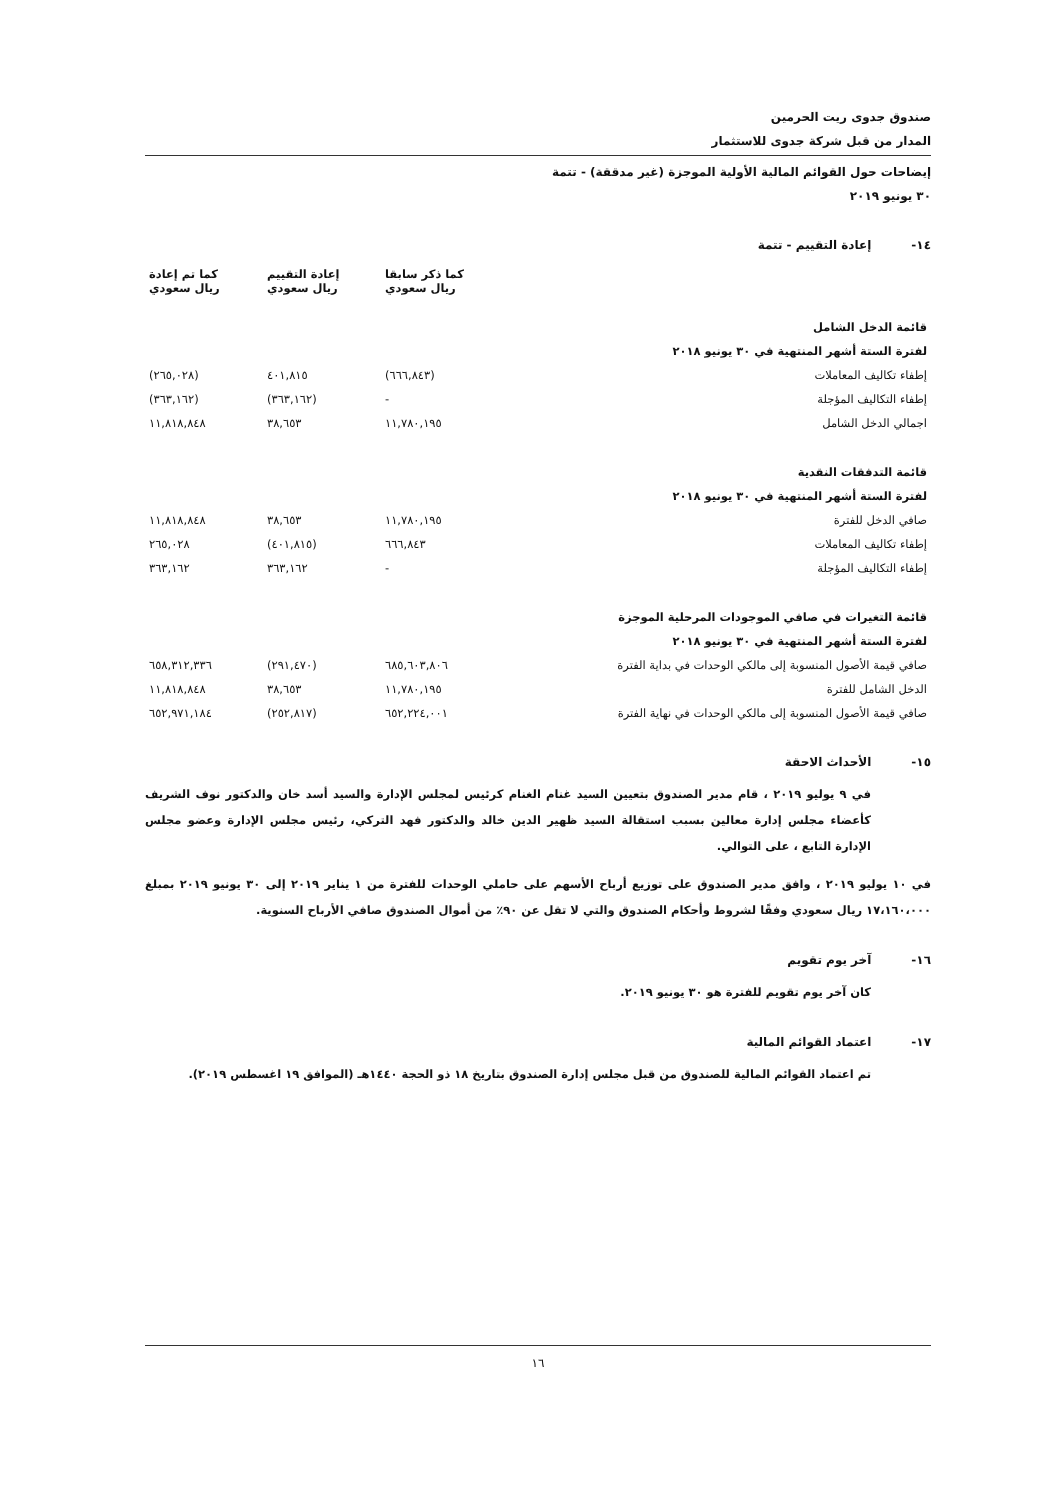صندوق جدوى ريت الحرمين
المدار من قبل شركة جدوى للاستثمار
إيضاحات حول القوائم المالية الأولية الموجزة (غير مدققة) - تتمة
٣٠ يونيو ٢٠١٩
١٤- إعادة التقييم - تتمة
| | كما ذكر سابقا ريال سعودي | إعادة التقييم ريال سعودي | كما تم إعادة ريال سعودي |
| --- | --- | --- | --- |
| قائمة الدخل الشامل | | | |
| لفترة الستة أشهر المنتهية في ٣٠ يونيو ٢٠١٨ | | | |
| إطفاء تكاليف المعاملات | (٦٦٦,٨٤٣) | ٤٠١,٨١٥ | (٢٦٥,٠٢٨) |
| إطفاء التكاليف المؤجلة | - | (٣٦٣,١٦٢) | (٣٦٣,١٦٢) |
| اجمالي الدخل الشامل | ١١,٧٨٠,١٩٥ | ٣٨,٦٥٣ | ١١,٨١٨,٨٤٨ |
| قائمة التدفقات النقدية | | | |
| لفترة الستة أشهر المنتهية في ٣٠ يونيو ٢٠١٨ | | | |
| صافي الدخل للفترة | ١١,٧٨٠,١٩٥ | ٣٨,٦٥٣ | ١١,٨١٨,٨٤٨ |
| إطفاء تكاليف المعاملات | ٦٦٦,٨٤٣ | (٤٠١,٨١٥) | ٢٦٥,٠٢٨ |
| إطفاء التكاليف المؤجلة | - | ٣٦٣,١٦٢ | ٣٦٣,١٦٢ |
| قائمة التغيرات في صافي الموجودات المرحلية الموجزة | | | |
| لفترة الستة أشهر المنتهية في ٣٠ يونيو ٢٠١٨ | | | |
| صافي قيمة الأصول المنسوبة إلى مالكي الوحدات في بداية الفترة | ٦٨٥,٦٠٣,٨٠٦ | (٢٩١,٤٧٠) | ٦٥٨,٣١٢,٣٣٦ |
| الدخل الشامل للفترة | ١١,٧٨٠,١٩٥ | ٣٨,٦٥٣ | ١١,٨١٨,٨٤٨ |
| صافي قيمة الأصول المنسوبة إلى مالكي الوحدات في نهاية الفترة | ٦٥٢,٢٢٤,٠٠١ | (٢٥٢,٨١٧) | ٦٥٢,٩٧١,١٨٤ |
١٥- الأحداث الاحقة
في ٩ يوليو ٢٠١٩ ، قام مدير الصندوق بتعيين السيد غنام الغنام كرئيس لمجلس الإدارة والسيد أسد خان والدكتور نوف الشريف كأعضاء مجلس إدارة معالين بسبب استقالة السيد ظهير الدين خالد والدكتور فهد التركي، رئيس مجلس الإدارة وعضو مجلس الإدارة التابع ، على التوالي.
في ١٠ يوليو ٢٠١٩ ، وافق مدير الصندوق على توزيع أرباح الأسهم على حاملي الوحدات للفترة من ١ يناير ٢٠١٩ إلى ٣٠ يونيو ٢٠١٩ بمبلغ ١٧،١٦٠،٠٠٠ ريال سعودي وفقًا لشروط وأحكام الصندوق والتي لا تقل عن ٩٠٪ من أموال الصندوق صافي الأرباح السنوية.
١٦- آخر يوم تقويم
كان آخر يوم تقويم للفترة هو ٣٠ يونيو ٢٠١٩.
١٧- اعتماد القوائم المالية
تم اعتماد القوائم المالية للصندوق من قبل مجلس إدارة الصندوق بتاريخ ١٨ ذو الحجة ١٤٤٠هـ (الموافق ١٩ اغسطس ٢٠١٩).
١٦